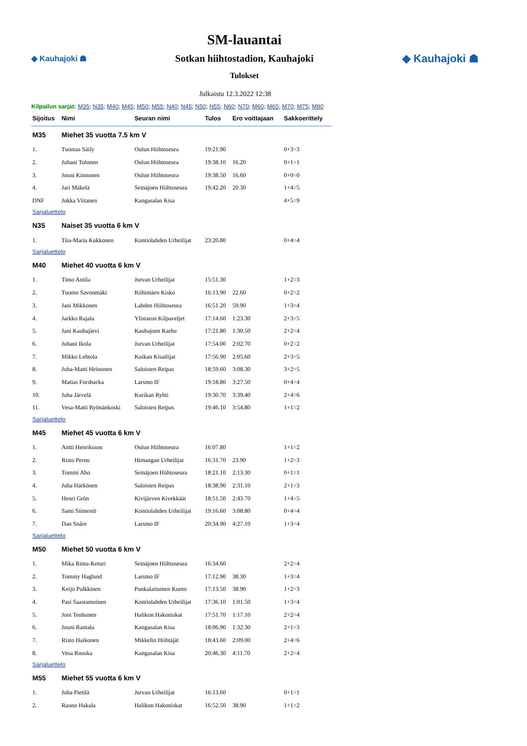◆ Kauhajoki ☗
SM-lauantai
Sotkan hiihtostadion, Kauhajoki
Tulokset
◆ Kauhajoki ☗
Julkaistu 12.3.2022 12:38
Kilpailun sarjat: M35; N35; M40; M45; M50; M55; N40; N45; N50; N55; N60; N70; M60; M65; M70; M75; M80
| Sijoitus | Nimi | Seuran nimi | Tulos | Ero voittajaan | Sakkoerittely |
| --- | --- | --- | --- | --- | --- |
| M35 | Miehet 35 vuotta 7.5 km V | | | | |
| 1. | Tuomas Säily | Oulun Hiihtoseura | 19:21.90 | | 0+3=3 |
| 2. | Juhani Tolonen | Oulun Hiihtoseura | 19:38.10 | 16.20 | 0+1=1 |
| 3. | Jouni Kinnunen | Oulun Hiihtoseura | 19:38.50 | 16.60 | 0+0=0 |
| 4. | Jari Mäkelä | Seinäjoen Hiihtoseura | 19:42.20 | 20.30 | 1+4=5 |
| DNF | Jukka Viitanen | Kangasalan Kisa | | | 4+5=9 |
| Sarjaluettelo | | | | | |
| N35 | Naiset 35 vuotta 6 km V | | | | |
| 1. | Tiia-Maria Kukkonen | Kontiolahden Urheilijat | 23:20.80 | | 0+4=4 |
| Sarjaluettelo | | | | | |
| M40 | Miehet 40 vuotta 6 km V | | | | |
| 1. | Timo Antila | Jurvan Urheilijat | 15:51.30 | | 1+2=3 |
| 2. | Tuomo Savonmäki | Riihimäen Kisko | 16:13.90 | 22.60 | 0+2=2 |
| 3. | Jani Mikkonen | Lahden Hiihtoseura | 16:51.20 | 59.90 | 1+3=4 |
| 4. | Jarkko Rajala | Ylistaron Kilpaveljet | 17:14.60 | 1:23.30 | 2+3=5 |
| 5. | Jani Kauhajärvi | Kauhajoen Karhu | 17:21.80 | 1:30.50 | 2+2=4 |
| 6. | Juhani Ikola | Jurvan Urheilijat | 17:54.00 | 2:02.70 | 0+2=2 |
| 7. | Mikko Lehtola | Kuikan Kisailijat | 17:56.90 | 2:05.60 | 2+3=5 |
| 8. | Juha-Matti Heinonen | Saloisten Reipas | 18:59.60 | 3:08.30 | 3+2=5 |
| 9. | Matias Forsbacka | Larsmo IF | 19:18.80 | 3:27.50 | 0+4=4 |
| 10. | Juha Järvelä | Kurikan Ryhti | 19:30.70 | 3:39.40 | 2+4=6 |
| 11. | Vesa-Matti Ryönänkoski | Saloisten Reipas | 19:46.10 | 3:54.80 | 1+1=2 |
| Sarjaluettelo | | | | | |
| M45 | Miehet 45 vuotta 6 km V | | | | |
| 1. | Antti Henriksson | Oulun Hiihtoseura | 16:07.80 | | 1+1=2 |
| 2. | Risto Pernu | Himangan Urheilijat | 16:31.70 | 23.90 | 1+2=3 |
| 3. | Tommi Aho | Seinäjoen Hiihtoseura | 18:21.10 | 2:13.30 | 0+1=1 |
| 4. | Juha Härkönen | Saloisten Reipas | 18:38.90 | 2:31.10 | 2+1=3 |
| 5. | Henri Grön | Kivijärven Kivekkäät | 18:51.50 | 2:43.70 | 1+4=5 |
| 6. | Sami Siimestö | Kontiolahden Urheilijat | 19:16.60 | 3:08.80 | 0+4=4 |
| 7. | Dan Snåre | Larsmo IF | 20:34.90 | 4:27.10 | 1+3=4 |
| Sarjaluettelo | | | | | |
| M50 | Miehet 50 vuotta 6 km V | | | | |
| 1. | Mika Rinta-Keturi | Seinäjoen Hiihtoseura | 16:34.60 | | 2+2=4 |
| 2. | Tommy Haglund | Larsmo IF | 17:12.90 | 38.30 | 1+3=4 |
| 3. | Keijo Pulkkinen | Punkalaitumen Kunto | 17:13.50 | 38.90 | 1+2=3 |
| 4. | Pasi Saastamoinen | Kontiolahden Urheilijat | 17:36.10 | 1:01.50 | 1+3=4 |
| 5. | Joni Tenhunen | Halikon Hakoniskat | 17:51.70 | 1:17.10 | 2+2=4 |
| 6. | Jouni Rantala | Kangasalan Kisa | 18:06.90 | 1:32.30 | 2+1=3 |
| 7. | Risto Haikonen | Mikkelin Hiihtäjät | 18:43.60 | 2:09.00 | 2+4=6 |
| 8. | Vesa Ruuska | Kangasalan Kisa | 20:46.30 | 4:11.70 | 2+2=4 |
| Sarjaluettelo | | | | | |
| M55 | Miehet 55 vuotta 6 km V | | | | |
| 1. | Juha Pietilä | Jurvan Urheilijat | 16:13.60 | | 0+1=1 |
| 2. | Rauno Hakala | Halikon Hakoniskat | 16:52.50 | 38.90 | 1+1=2 |